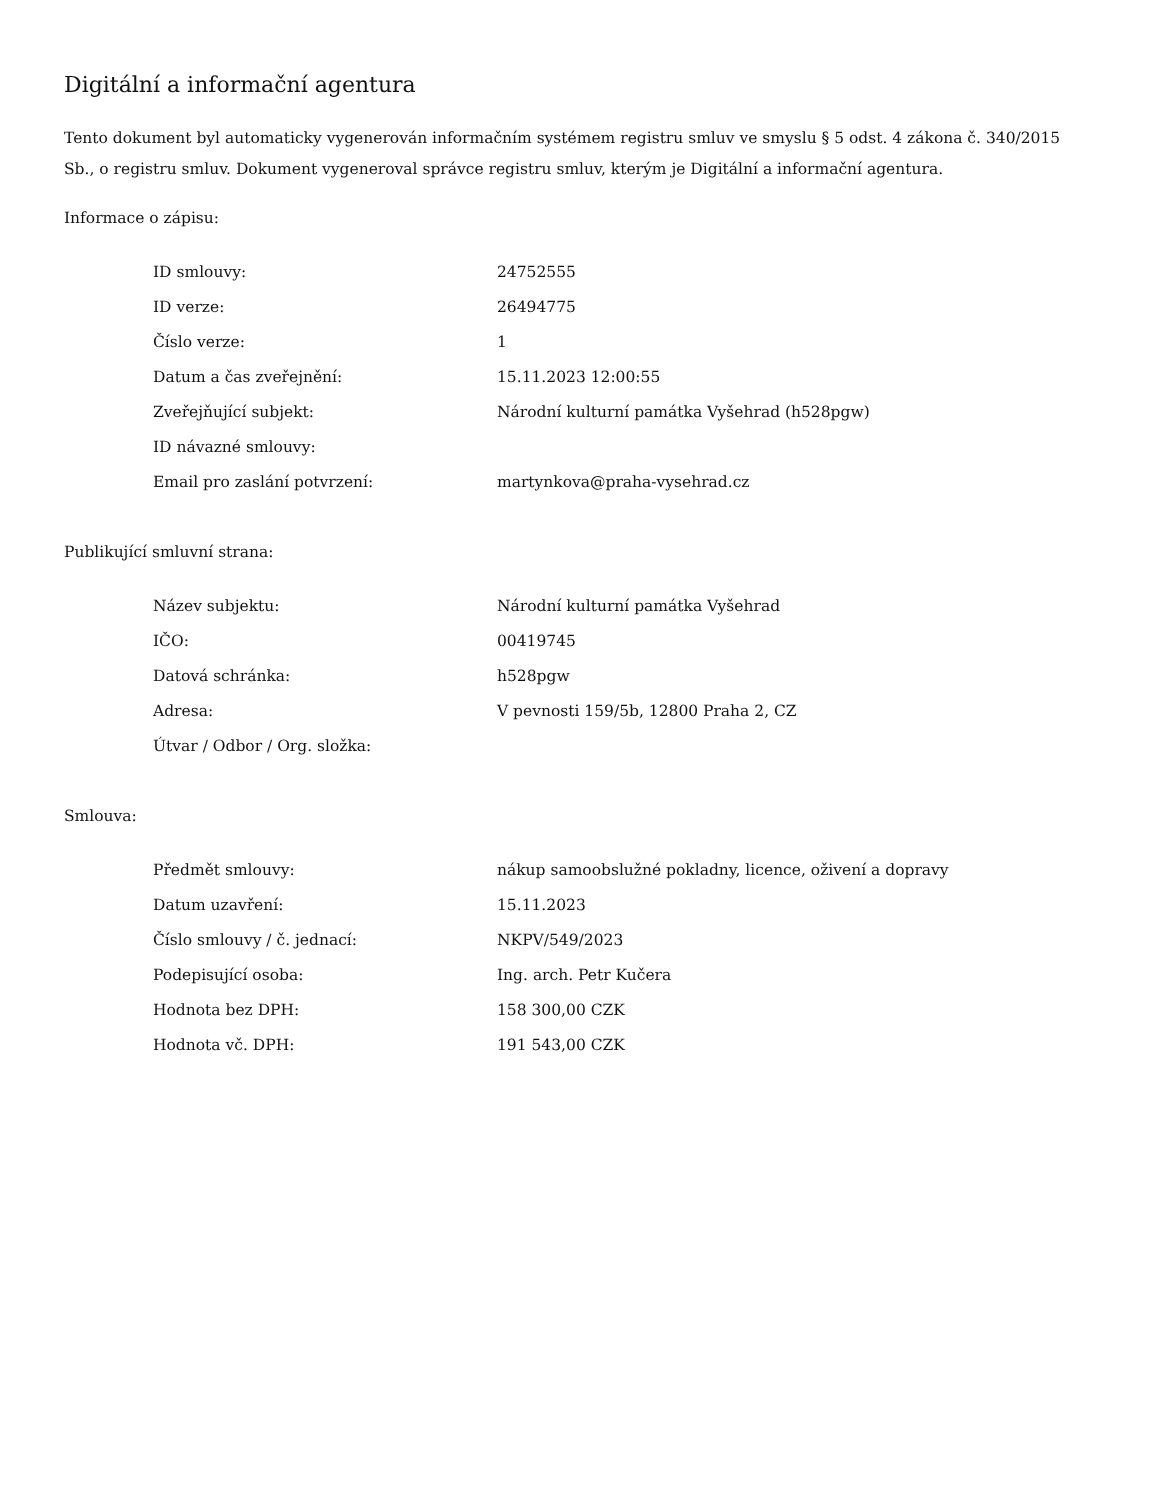Digitální a informační agentura
Tento dokument byl automaticky vygenerován informačním systémem registru smluv ve smyslu § 5 odst. 4 zákona č. 340/2015 Sb., o registru smluv. Dokument vygeneroval správce registru smluv, kterým je Digitální a informační agentura.
Informace o zápisu:
| ID smlouvy: | 24752555 |
| ID verze: | 26494775 |
| Číslo verze: | 1 |
| Datum a čas zveřejnění: | 15.11.2023 12:00:55 |
| Zveřejňující subjekt: | Národní kulturní památka Vyšehrad (h528pgw) |
| ID návazné smlouvy: | |
| Email pro zaslání potvrzení: | martynkova@praha-vysehrad.cz |
Publikující smluvní strana:
| Název subjektu: | Národní kulturní památka Vyšehrad |
| IČO: | 00419745 |
| Datová schránka: | h528pgw |
| Adresa: | V pevnosti 159/5b, 12800 Praha 2, CZ |
| Útvar / Odbor / Org. složka: | |
Smlouva:
| Předmět smlouvy: | nákup samoobslužné pokladny, licence, oživení a dopravy |
| Datum uzavření: | 15.11.2023 |
| Číslo smlouvy / č. jednací: | NKPV/549/2023 |
| Podepisující osoba: | Ing. arch. Petr Kučera |
| Hodnota bez DPH: | 158 300,00 CZK |
| Hodnota vč. DPH: | 191 543,00 CZK |